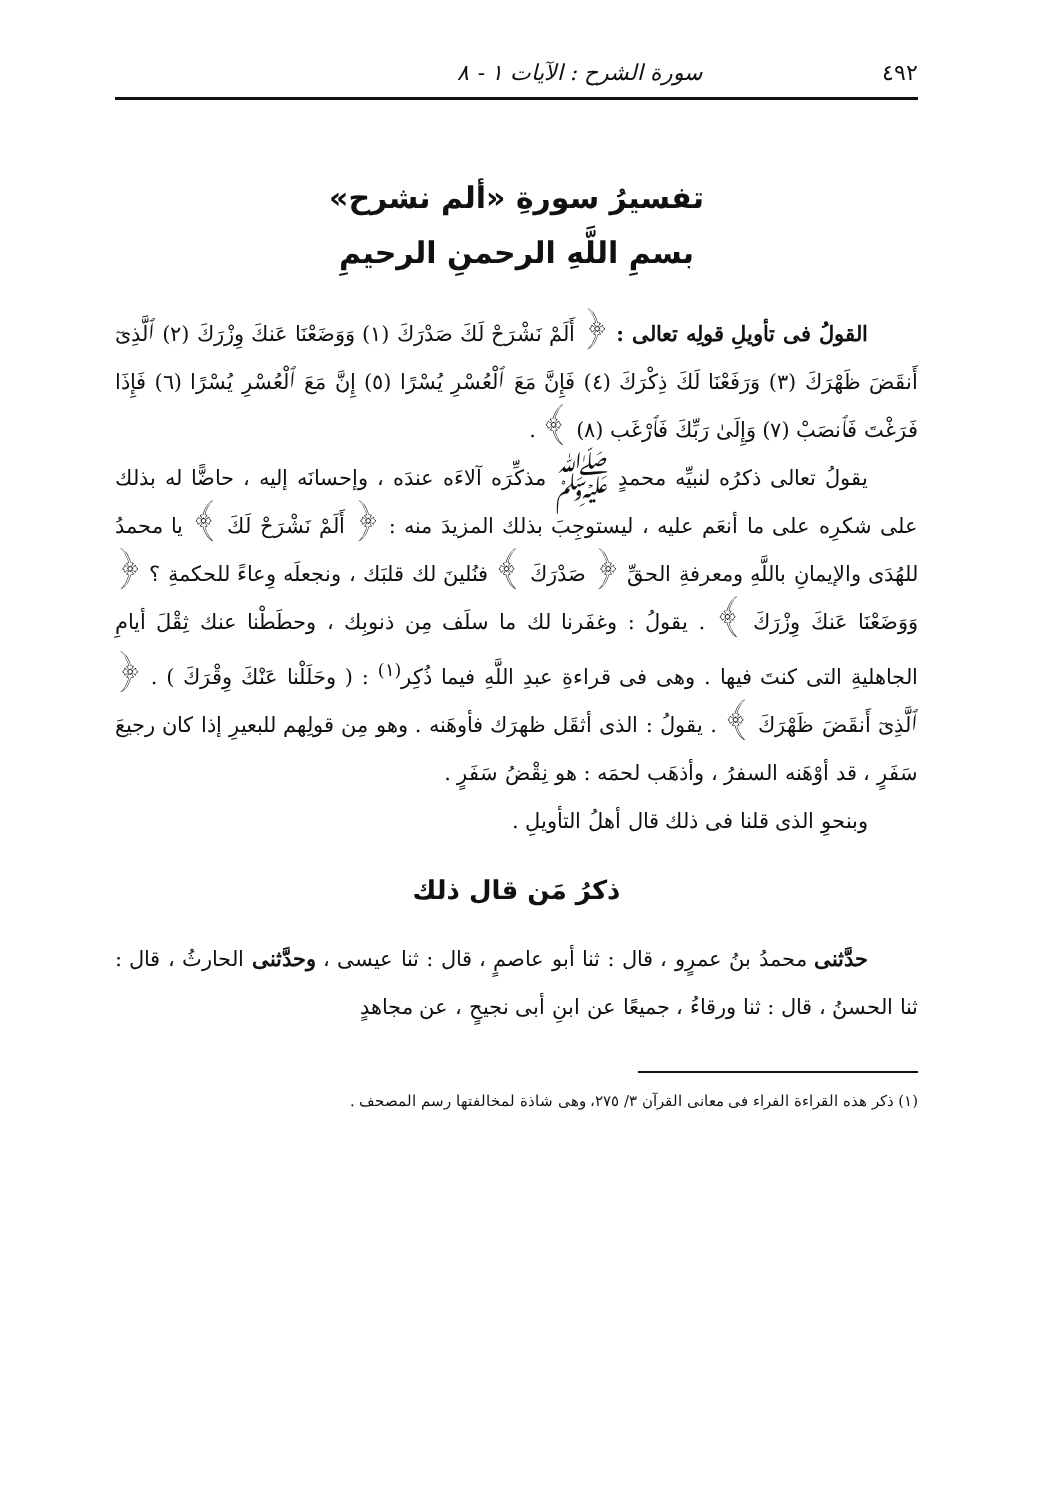٤٩٢ سورة الشرح : الآيات ١ - ٨
تفسيرُ سورةِ «ألم نشرح»
بسمِ اللَّهِ الرحمنِ الرحيمِ
القولُ فى تأويلِ قولِه تعالى : ﴿ أَلَمْ نَشْرَحْ لَكَ صَدْرَكَ (١) وَوَضَعْنَا عَنكَ وِزْرَكَ (٢) ٱلَّذِىٓ أَنقَضَ ظَهْرَكَ (٣) وَرَفَعْنَا لَكَ ذِكْرَكَ (٤) فَإِنَّ مَعَ ٱلْعُسْرِ يُسْرًا (٥) إِنَّ مَعَ ٱلْعُسْرِ يُسْرًا (٦) فَإِذَا فَرَغْتَ فَٱنصَبْ (٧) وَإِلَىٰ رَبِّكَ فَٱرْغَب (٨) ﴾ .
يقولُ تعالى ذكرُه لنبيِّه محمدٍ ﷺ مذكِّرَه آلاءَه عندَه ، وإحسانَه إليه ، حاضًّا له بذلك على شكرِه على ما أنعَم عليه ، ليستوجِبَ بذلك المزيدَ منه : ﴿ أَلَمْ نَشْرَحْ لَكَ ﴾ يا محمدُ للهُدَى والإيمانِ باللَّهِ ومعرفةِ الحقِّ ﴿ صَدْرَكَ ﴾ فنُلينَ لك قلبَك ، ونجعلَه وِعاءً للحكمةِ ؟ ﴿ وَوَضَعْنَا عَنكَ وِزْرَكَ ﴾ . يقولُ : وغفَرنا لك ما سلَف مِن ذنوبِك ، وحطَطْنا عنك ثِقْلَ أيامِ الجاهليةِ التى كنتَ فيها . وهى فى قراءةِ عبدِ اللَّهِ فيما ذُكِر<sup>(١)</sup> : ( وحَلَلْنا عَنْكَ وِقْرَكَ ) . ﴿ ٱلَّذِىٓ أَنقَضَ ظَهْرَكَ ﴾ . يقولُ : الذى أثقَل ظهرَك فأوهَنه . وهو مِن قولِهم للبعيرِ إذا كان رجيعَ سَفَرٍ ، قد أوْهَنه السفرُ ، وأذهَب لحمَه : هو نِقْضُ سَفَرٍ .
وبنحوِ الذى قلنا فى ذلك قال أهلُ التأويلِ .
ذكرُ مَن قال ذلك
حدَّثنى محمدُ بنُ عمرٍو ، قال : ثنا أبو عاصمٍ ، قال : ثنا عيسى ، وحدَّثنى الحارثُ ، قال : ثنا الحسنُ ، قال : ثنا ورقاءُ ، جميعًا عن ابنِ أبى نجيحٍ ، عن مجاهدٍ
(١) ذكر هذه القراءة الفراء فى معانى القرآن ٣/ ٢٧٥، وهى شاذة لمخالفتها رسم المصحف .